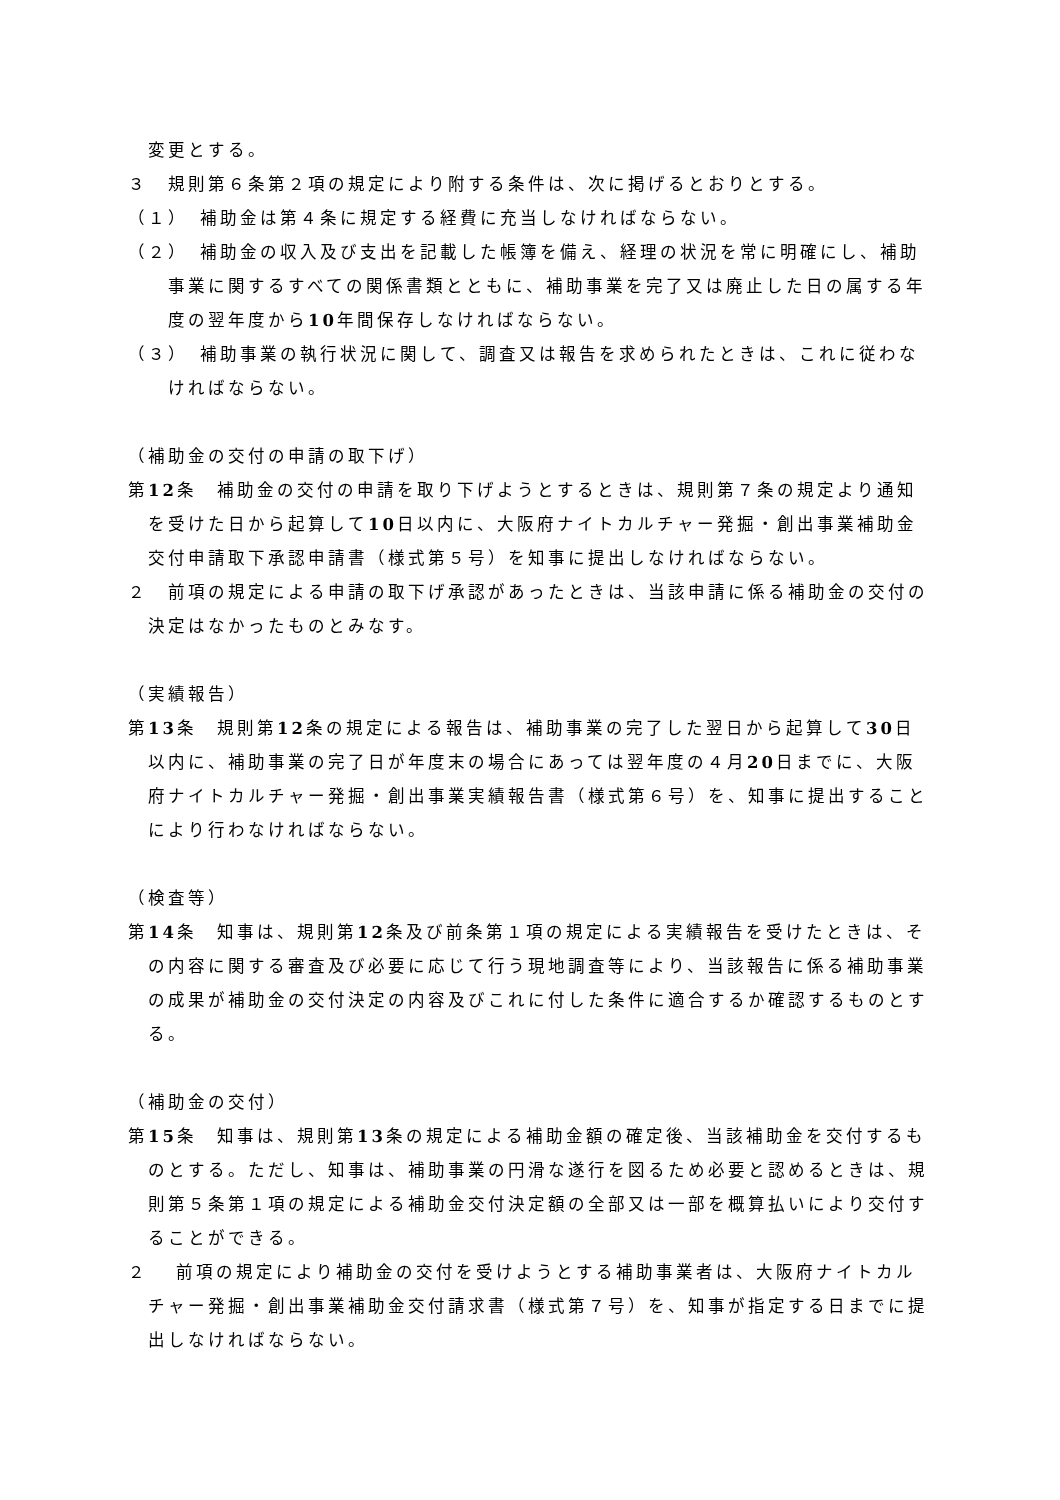変更とする。
３　規則第６条第２項の規定により附する条件は、次に掲げるとおりとする。
（１）　補助金は第４条に規定する経費に充当しなければならない。
（２）　補助金の収入及び支出を記載した帳簿を備え、経理の状況を常に明確にし、補助事業に関するすべての関係書類とともに、補助事業を完了又は廃止した日の属する年度の翌年度から10年間保存しなければならない。
（３）　補助事業の執行状況に関して、調査又は報告を求められたときは、これに従わなければならない。
（補助金の交付の申請の取下げ）
第12条　補助金の交付の申請を取り下げようとするときは、規則第７条の規定より通知を受けた日から起算して10日以内に、大阪府ナイトカルチャー発掘・創出事業補助金交付申請取下承認申請書（様式第５号）を知事に提出しなければならない。
２　前項の規定による申請の取下げ承認があったときは、当該申請に係る補助金の交付の決定はなかったものとみなす。
（実績報告）
第13条　規則第12条の規定による報告は、補助事業の完了した翌日から起算して30日以内に、補助事業の完了日が年度末の場合にあっては翌年度の４月20日までに、大阪府ナイトカルチャー発掘・創出事業実績報告書（様式第６号）を、知事に提出することにより行わなければならない。
（検査等）
第14条　知事は、規則第12条及び前条第１項の規定による実績報告を受けたときは、その内容に関する審査及び必要に応じて行う現地調査等により、当該報告に係る補助事業の成果が補助金の交付決定の内容及びこれに付した条件に適合するか確認するものとする。
（補助金の交付）
第15条　知事は、規則第13条の規定による補助金額の確定後、当該補助金を交付するものとする。ただし、知事は、補助事業の円滑な遂行を図るため必要と認めるときは、規則第５条第１項の規定による補助金交付決定額の全部又は一部を概算払いにより交付することができる。
２　 前項の規定により補助金の交付を受けようとする補助事業者は、大阪府ナイトカルチャー発掘・創出事業補助金交付請求書（様式第７号）を、知事が指定する日までに提出しなければならない。